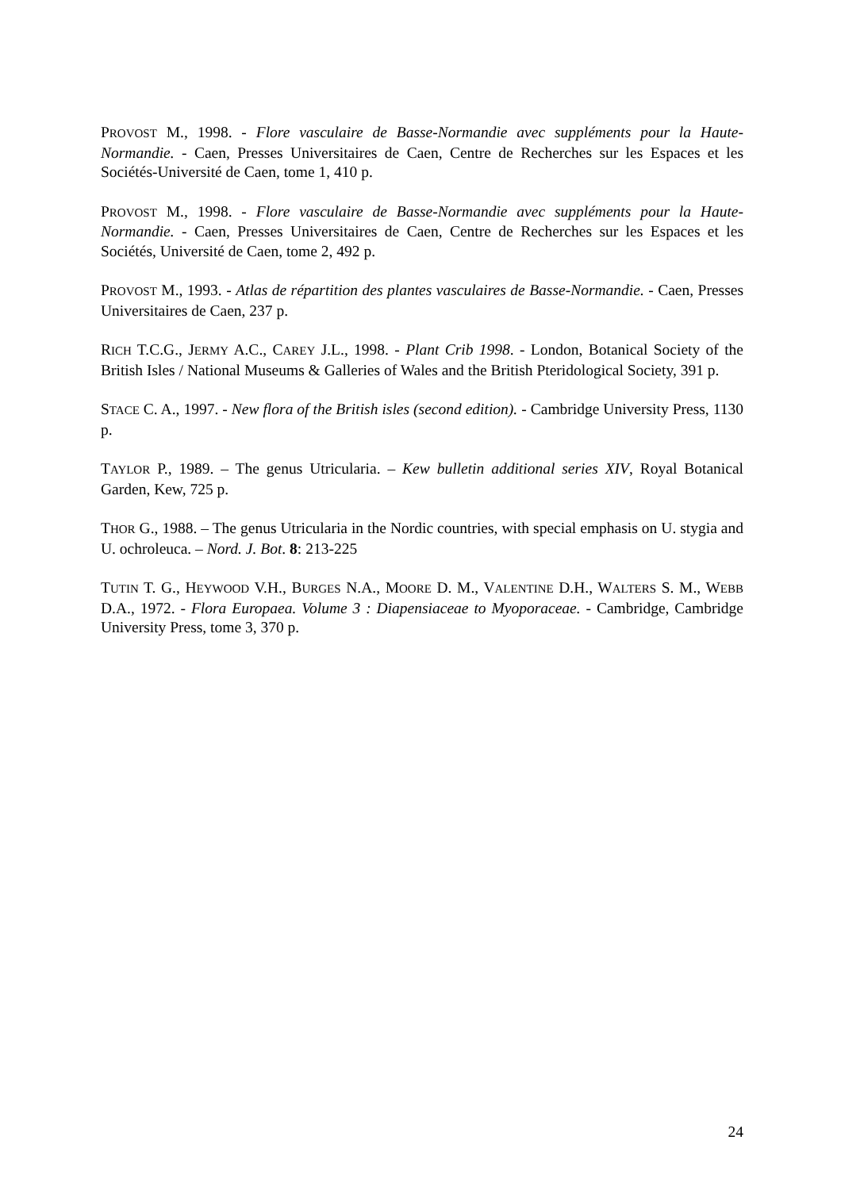PROVOST M., 1998. - Flore vasculaire de Basse-Normandie avec suppléments pour la Haute-Normandie. - Caen, Presses Universitaires de Caen, Centre de Recherches sur les Espaces et les Sociétés-Université de Caen, tome 1, 410 p.
PROVOST M., 1998. - Flore vasculaire de Basse-Normandie avec suppléments pour la Haute-Normandie. - Caen, Presses Universitaires de Caen, Centre de Recherches sur les Espaces et les Sociétés, Université de Caen, tome 2, 492 p.
PROVOST M., 1993. - Atlas de répartition des plantes vasculaires de Basse-Normandie. - Caen, Presses Universitaires de Caen, 237 p.
RICH T.C.G., JERMY A.C., CAREY J.L., 1998. - Plant Crib 1998. - London, Botanical Society of the British Isles / National Museums & Galleries of Wales and the British Pteridological Society, 391 p.
STACE C. A., 1997. - New flora of the British isles (second edition). - Cambridge University Press, 1130 p.
TAYLOR P., 1989. – The genus Utricularia. – Kew bulletin additional series XIV, Royal Botanical Garden, Kew, 725 p.
THOR G., 1988. – The genus Utricularia in the Nordic countries, with special emphasis on U. stygia and U. ochroleuca. – Nord. J. Bot. 8: 213-225
TUTIN T. G., HEYWOOD V.H., BURGES N.A., MOORE D. M., VALENTINE D.H., WALTERS S. M., WEBB D.A., 1972. - Flora Europaea. Volume 3 : Diapensiaceae to Myoporaceae. - Cambridge, Cambridge University Press, tome 3, 370 p.
24